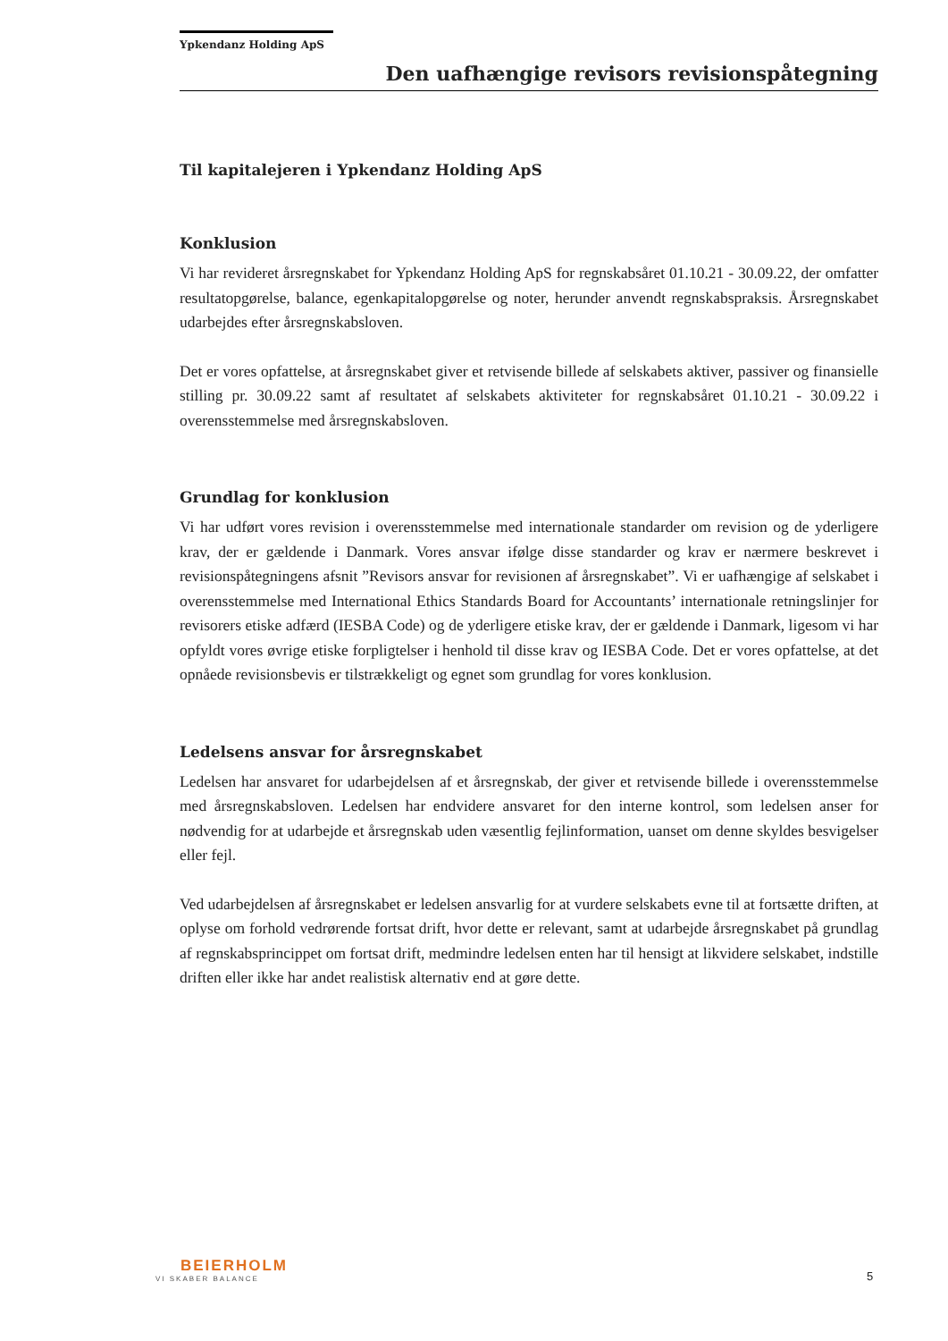Ypkendanz Holding ApS
Den uafhængige revisors revisionspåtegning
Til kapitalejeren i Ypkendanz Holding ApS
Konklusion
Vi har revideret årsregnskabet for Ypkendanz Holding ApS for regnskabsåret 01.10.21 - 30.09.22, der omfatter resultatopgørelse, balance, egenkapitalopgørelse og noter, herunder anvendt regnskabspraksis. Årsregnskabet udarbejdes efter årsregnskabsloven.
Det er vores opfattelse, at årsregnskabet giver et retvisende billede af selskabets aktiver, passiver og finansielle stilling pr. 30.09.22 samt af resultatet af selskabets aktiviteter for regnskabsåret 01.10.21 - 30.09.22 i overensstemmelse med årsregnskabsloven.
Grundlag for konklusion
Vi har udført vores revision i overensstemmelse med internationale standarder om revision og de yderligere krav, der er gældende i Danmark. Vores ansvar ifølge disse standarder og krav er nærmere beskrevet i revisionspåtegningens afsnit ”Revisors ansvar for revisionen af årsregnskabet”. Vi er uafhængige af selskabet i overensstemmelse med International Ethics Standards Board for Accountants’ internationale retningslinjer for revisorers etiske adfærd (IESBA Code) og de yderligere etiske krav, der er gældende i Danmark, ligesom vi har opfyldt vores øvrige etiske forpligtelser i henhold til disse krav og IESBA Code. Det er vores opfattelse, at det opnåede revisionsbevis er tilstrækkeligt og egnet som grundlag for vores konklusion.
Ledelsens ansvar for årsregnskabet
Ledelsen har ansvaret for udarbejdelsen af et årsregnskab, der giver et retvisende billede i overensstemmelse med årsregnskabsloven. Ledelsen har endvidere ansvaret for den interne kontrol, som ledelsen anser for nødvendig for at udarbejde et årsregnskab uden væsentlig fejlinformation, uanset om denne skyldes besvigelser eller fejl.
Ved udarbejdelsen af årsregnskabet er ledelsen ansvarlig for at vurdere selskabets evne til at fortsætte driften, at oplyse om forhold vedrørende fortsat drift, hvor dette er relevant, samt at udarbejde årsregnskabet på grundlag af regnskabsprincippet om fortsat drift, medmindre ledelsen enten har til hensigt at likvidere selskabet, indstille driften eller ikke har andet realistisk alternativ end at gøre dette.
BEIERHOLM
VI SKABER BALANCE
5